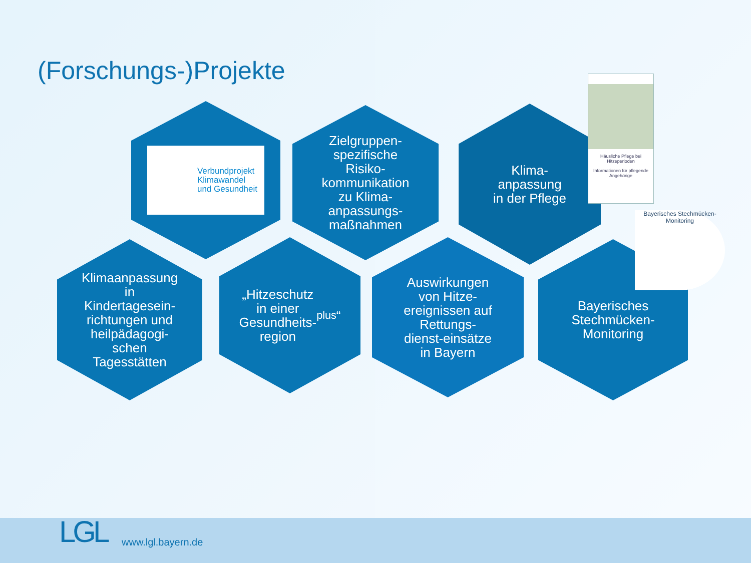(Forschungs-)Projekte
Verbundprojekt
Klimawandel
und Gesundheit
Zielgruppen-
spezifische
Risiko-
kommunikation
zu Klima-
anpassungs-
maßnahmen
Klima-
anpassung
in der Pflege
Häusliche Pflege bei Hitzeperioden
Informationen für pflegende Angehörige
Klimaanpassung
in
Kindertagesein-
richtungen und
heilpädagogi-
schen
Tagesstätten
„Hitzeschutz
in einer
Gesundheits-
region<sup>plus</sup>“
Auswirkungen
von Hitze-
ereignissen auf
Rettungs-
dienst-einsätze
in Bayern
Bayerisches
Stechmücken-
Monitoring
Bayerisches Stechmücken-Monitoring
LGL www.lgl.bayern.de